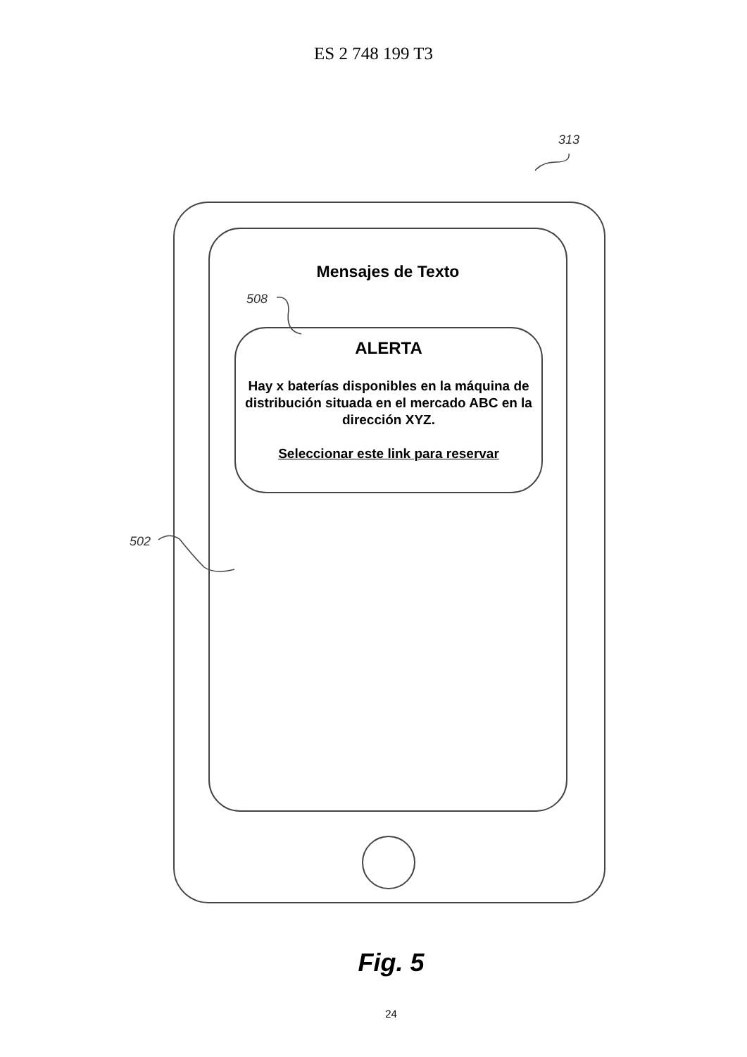ES 2 748 199 T3
313
Mensajes de Texto
508
ALERTA
Hay x baterías disponibles en la máquina de distribución situada en el mercado ABC en la dirección XYZ.
Seleccionar este link para reservar
502
Fig. 5
24